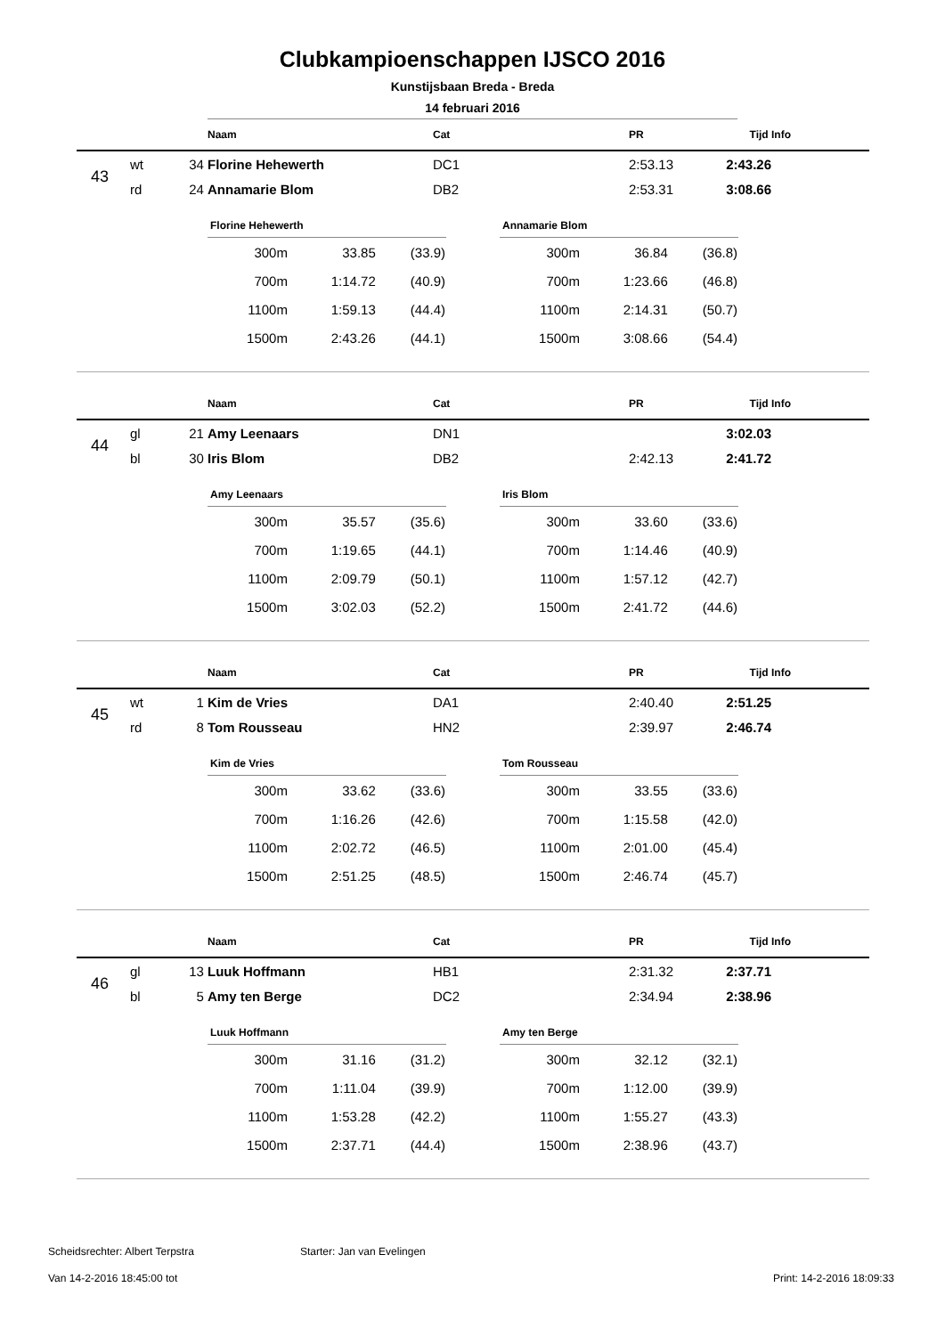Clubkampioenschappen IJSCO 2016
Kunstijsbaan Breda - Breda
14 februari 2016
| | | | Naam | Cat | PR | Tijd | Info |
| --- | --- | --- | --- | --- | --- | --- | --- |
| 43 | wt | 34 | Florine Hehewerth | DC1 | 2:53.13 | 2:43.26 | |
| | rd | 24 | Annamarie Blom | DB2 | 2:53.31 | 3:08.66 | |
| Florine Hehewerth | | |
| --- | --- | --- |
| 300m | 33.85 | (33.9) |
| 700m | 1:14.72 | (40.9) |
| 1100m | 1:59.13 | (44.4) |
| 1500m | 2:43.26 | (44.1) |
| Annamarie Blom | | |
| --- | --- | --- |
| 300m | 36.84 | (36.8) |
| 700m | 1:23.66 | (46.8) |
| 1100m | 2:14.31 | (50.7) |
| 1500m | 3:08.66 | (54.4) |
| | | | Naam | Cat | PR | Tijd | Info |
| --- | --- | --- | --- | --- | --- | --- | --- |
| 44 | gl | 21 | Amy Leenaars | DN1 | | 3:02.03 | |
| | bl | 30 | Iris Blom | DB2 | 2:42.13 | 2:41.72 | |
| Amy Leenaars | | |
| --- | --- | --- |
| 300m | 35.57 | (35.6) |
| 700m | 1:19.65 | (44.1) |
| 1100m | 2:09.79 | (50.1) |
| 1500m | 3:02.03 | (52.2) |
| Iris Blom | | |
| --- | --- | --- |
| 300m | 33.60 | (33.6) |
| 700m | 1:14.46 | (40.9) |
| 1100m | 1:57.12 | (42.7) |
| 1500m | 2:41.72 | (44.6) |
| | | | Naam | Cat | PR | Tijd | Info |
| --- | --- | --- | --- | --- | --- | --- | --- |
| 45 | wt | 1 | Kim de Vries | DA1 | 2:40.40 | 2:51.25 | |
| | rd | 8 | Tom Rousseau | HN2 | 2:39.97 | 2:46.74 | |
| Kim de Vries | | |
| --- | --- | --- |
| 300m | 33.62 | (33.6) |
| 700m | 1:16.26 | (42.6) |
| 1100m | 2:02.72 | (46.5) |
| 1500m | 2:51.25 | (48.5) |
| Tom Rousseau | | |
| --- | --- | --- |
| 300m | 33.55 | (33.6) |
| 700m | 1:15.58 | (42.0) |
| 1100m | 2:01.00 | (45.4) |
| 1500m | 2:46.74 | (45.7) |
| | | | Naam | Cat | PR | Tijd | Info |
| --- | --- | --- | --- | --- | --- | --- | --- |
| 46 | gl | 13 | Luuk Hoffmann | HB1 | 2:31.32 | 2:37.71 | |
| | bl | 5 | Amy ten Berge | DC2 | 2:34.94 | 2:38.96 | |
| Luuk Hoffmann | | |
| --- | --- | --- |
| 300m | 31.16 | (31.2) |
| 700m | 1:11.04 | (39.9) |
| 1100m | 1:53.28 | (42.2) |
| 1500m | 2:37.71 | (44.4) |
| Amy ten Berge | | |
| --- | --- | --- |
| 300m | 32.12 | (32.1) |
| 700m | 1:12.00 | (39.9) |
| 1100m | 1:55.27 | (43.3) |
| 1500m | 2:38.96 | (43.7) |
Scheidsrechter: Albert Terpstra
Starter: Jan van Evelingen
Van 14-2-2016 18:45:00 tot Print: 14-2-2016 18:09:33